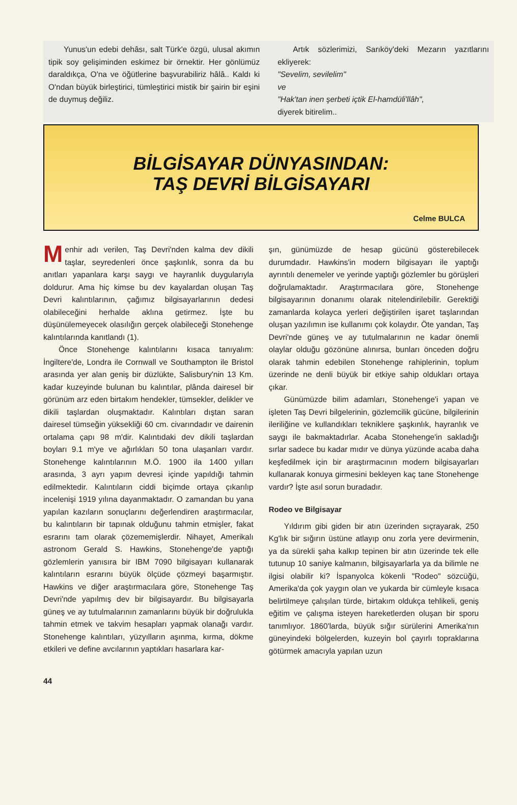Yunus'un edebi dehâsı, salt Türk'e özgü, ulusal akımın tipik soy gelişiminden eskimez bir örnektir. Her gönlümüz daraldıkça, O'na ve öğütlerine başvurabiliriz hâlâ.. Kaldı ki O'ndan büyük birleştirici, tümleştirici mistik bir şairin bir eşini de duymuş değiliz.
Artık sözlerimizi, Sarıköy'deki Mezarın yazıtlarını ekliyerek:
"Sevelim, sevilelim"
ve
"Hak'tan inen şerbeti içtik El-hamdüli'llâh",
diyerek bitirelim..
BİLGİSAYAR DÜNYASINDAN:
TAŞ DEVRİ BİLGİSAYARI
Celme BULCA
Menhir adı verilen, Taş Devri'nden kalma dev dikili taşlar, seyredenleri önce şaşkınlık, sonra da bu anıtları yapanlara karşı saygı ve hayranlık duygularıyla doldurur. Ama hiç kimse bu dev kayalardan oluşan Taş Devri kalıntılarının, çağımız bilgisayarlarının dedesi olabileceğini herhalde aklına getirmez. İşte bu düşünülemeyecek olasılığın gerçek olabileceği Stonehenge kalıntılarında kanıtlandı (1).
Önce Stonehenge kalıntılarını kısaca tanıyalım: İngiltere'de, Londra ile Cornwall ve Southampton ile Bristol arasında yer alan geniş bir düzlükte, Salisbury'nin 13 Km. kadar kuzeyinde bulunan bu kalıntılar, plânda dairesel bir görünüm arz eden birtakım hendekler, tümsekler, delikler ve dikili taşlardan oluşmaktadır. Kalıntıları dıştan saran dairesel tümseğin yüksekliği 60 cm. civarındadır ve dairenin ortalama çapı 98 m'dir. Kalıntıdaki dev dikili taşlardan boyları 9.1 m'ye ve ağırlıkları 50 tona ulaşanları vardır. Stonehenge kalıntılarının M.Ö. 1900 ila 1400 yılları arasında, 3 ayrı yapım devresi içinde yapıldığı tahmin edilmektedir. Kalıntıların ciddi biçimde ortaya çıkarılıp incelenişi 1919 yılına dayanmaktadır. O zamandan bu yana yapılan kazıların sonuçlarını değerlendiren araştırmacılar, bu kalıntıların bir tapınak olduğunu tahmin etmişler, fakat esrarını tam olarak çözememişlerdir. Nihayet, Amerikalı astronom Gerald S. Hawkins, Stonehenge'de yaptığı gözlemlerin yanısıra bir IBM 7090 bilgisayarı kullanarak kalıntıların esrarını büyük ölçüde çözmeyi başarmıştır. Hawkins ve diğer araştırmacılara göre, Stonehenge Taş Devri'nde yapılmış dev bir bilgisayardır. Bu bilgisayarla güneş ve ay tutulmalarının zamanlarını büyük bir doğrulukla tahmin etmek ve takvim hesapları yapmak olanağı vardır. Stonehenge kalıntıları, yüzyılların aşınma, kırma, dökme etkileri ve define avcılarının yaptıkları hasarlara kar-
şın, günümüzde de hesap gücünü gösterebilecek durumdadır. Hawkins'in modern bilgisayarı ile yaptığı ayrıntılı denemeler ve yerinde yaptığı gözlemler bu görüşleri doğrulamaktadır. Araştırmacılara göre, Stonehenge bilgisayarının donanımı olarak nitelendirilebilir. Gerektiği zamanlarda kolayca yerleri değiştirilen işaret taşlarından oluşan yazılımın ise kullanımı çok kolaydır. Öte yandan, Taş Devri'nde güneş ve ay tutulmalarının ne kadar önemli olaylar olduğu gözönüne alınırsa, bunları önceden doğru olarak tahmin edebilen Stonehenge rahiplerinin, toplum üzerinde ne denli büyük bir etkiye sahip oldukları ortaya çıkar.
Günümüzde bilim adamları, Stonehenge'i yapan ve işleten Taş Devri bilgelerinin, gözlemcilik gücüne, bilgilerinin ileriliğine ve kullandıkları tekniklere şaşkınlık, hayranlık ve saygı ile bakmaktadırlar. Acaba Stonehenge'in sakladığı sırlar sadece bu kadar mıdır ve dünya yüzünde acaba daha keşfedilmek için bir araştırmacının modern bilgisayarları kullanarak konuya girmesini bekleyen kaç tane Stonehenge vardır? İşte asıl sorun buradadır.
Rodeo ve Bilgisayar
Yıldırım gibi giden bir atın üzerinden sıçrayarak, 250 Kg'lık bir sığırın üstüne atlayıp onu zorla yere devirmenin, ya da sürekli şaha kalkıp tepinen bir atın üzerinde tek elle tutunup 10 saniye kalmanın, bilgisayarlarla ya da bilimle ne ilgisi olabilir ki? İspanyolca kökenli "Rodeo" sözcüğü, Amerika'da çok yaygın olan ve yukarda bir cümleyle kısaca belirtilmeye çalışılan türde, birtakım oldukça tehlikeli, geniş eğitim ve çalışma isteyen hareketlerden oluşan bir sporu tanımlıyor. 1860'larda, büyük sığır sürülerini Amerika'nın güneyindeki bölgelerden, kuzeyin bol çayırlı topraklarına götürmek amacıyla yapılan uzun
44